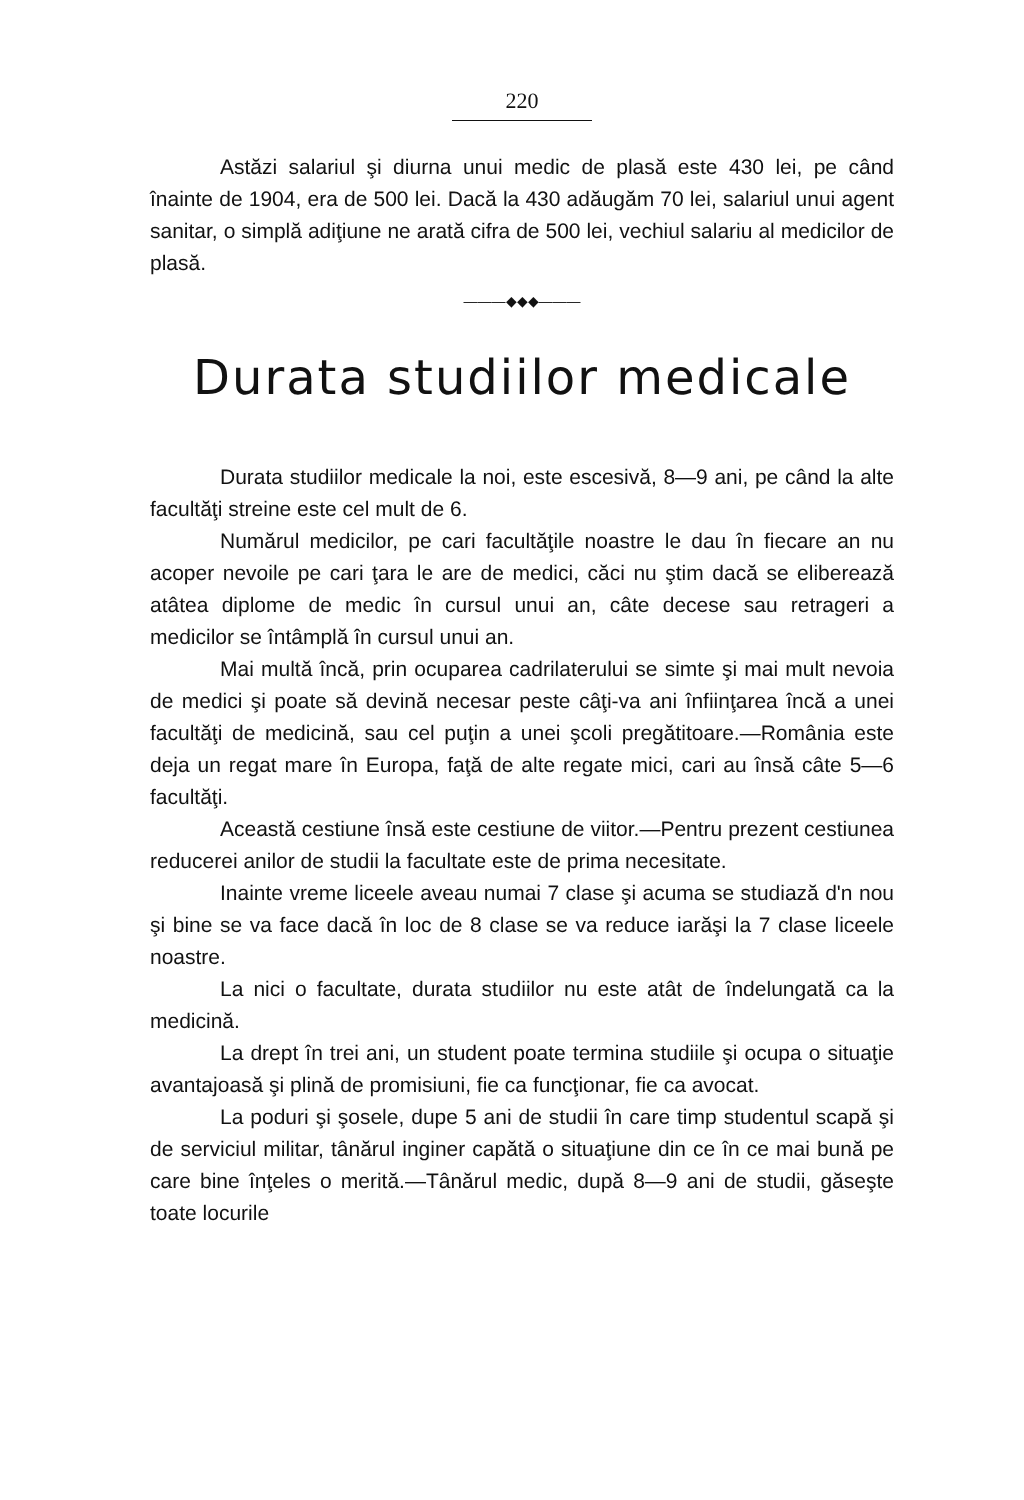220
Astăzi salariul şi diurna unui medic de plasă este 430 lei, pe când înainte de 1904, era de 500 lei. Dacă la 430 adăugăm 70 lei, salariul unui agent sanitar, o simplă adiţiune ne arată cifra de 500 lei, vechiul salariu al medicilor de plasă.
———◆◆◆———
Durata studiilor medicale
Durata studiilor medicale la noi, este escesivă, 8—9 ani, pe când la alte facultăţi streine este cel mult de 6.
Numărul medicilor, pe cari facultăţile noastre le dau în fiecare an nu acoper nevoile pe cari ţara le are de medici, căci nu ştim dacă se eliberează atâtea diplome de medic în cursul unui an, câte decese sau retrageri a medicilor se întâmplă în cursul unui an.
Mai multă încă, prin ocuparea cadrilaterului se simte şi mai mult nevoia de medici şi poate să devină necesar peste câţi-va ani înfiinţarea încă a unei facultăţi de medicină, sau cel puţin a unei şcoli pregătitoare.—România este deja un regat mare în Europa, faţă de alte regate mici, cari au însă câte 5—6 facultăţi.
Această cestiune însă este cestiune de viitor.—Pentru prezent cestiunea reducerei anilor de studii la facultate este de prima necesitate.
Inainte vreme liceele aveau numai 7 clase şi acuma se studiază d'n nou şi bine se va face dacă în loc de 8 clase se va reduce iarăşi la 7 clase liceele noastre.
La nici o facultate, durata studiilor nu este atât de îndelungată ca la medicină.
La drept în trei ani, un student poate termina studiile şi ocupa o situaţie avantajoasă şi plină de promisiuni, fie ca funcţionar, fie ca avocat.
La poduri şi şosele, dupe 5 ani de studii în care timp studentul scapă şi de serviciul militar, tânărul inginer capătă o situaţiune din ce în ce mai bună pe care bine înţeles o merită.—Tânărul medic, după 8—9 ani de studii, găseşte toate locurile